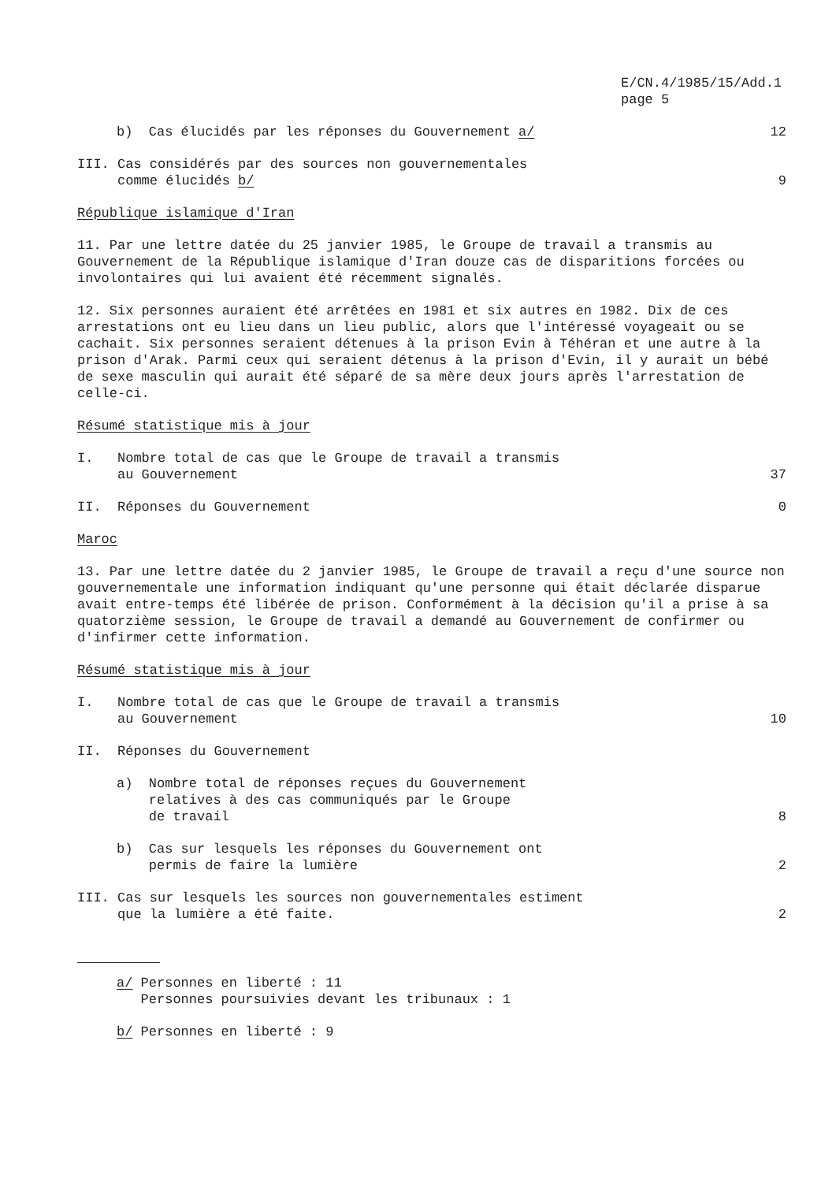E/CN.4/1985/15/Add.1
page 5
b) Cas élucidés par les réponses du Gouvernement a/
12
III. Cas considérés par des sources non gouvernementales
comme élucidés b/
9
République islamique d'Iran
11. Par une lettre datée du 25 janvier 1985, le Groupe de travail a transmis au Gouvernement de la République islamique d'Iran douze cas de disparitions forcées ou involontaires qui lui avaient été récemment signalés.
12. Six personnes auraient été arrêtées en 1981 et six autres en 1982. Dix de ces arrestations ont eu lieu dans un lieu public, alors que l'intéressé voyageait ou se cachait. Six personnes seraient détenues à la prison Evin à Téhéran et une autre à la prison d'Arak. Parmi ceux qui seraient détenus à la prison d'Evin, il y aurait un bébé de sexe masculin qui aurait été séparé de sa mère deux jours après l'arrestation de celle-ci.
Résumé statistique mis à jour
I. Nombre total de cas que le Groupe de travail a transmis
au Gouvernement
37
II. Réponses du Gouvernement 0
Maroc
13. Par une lettre datée du 2 janvier 1985, le Groupe de travail a reçu d'une source non gouvernementale une information indiquant qu'une personne qui était déclarée disparue avait entre-temps été libérée de prison. Conformément à la décision qu'il a prise à sa quatorzième session, le Groupe de travail a demandé au Gouvernement de confirmer ou d'infirmer cette information.
Résumé statistique mis à jour
I. Nombre total de cas que le Groupe de travail a transmis
au Gouvernement
10
II. Réponses du Gouvernement
a) Nombre total de réponses reçues du Gouvernement
relatives à des cas communiqués par le Groupe
de travail
8
b) Cas sur lesquels les réponses du Gouvernement ont
permis de faire la lumière
2
III. Cas sur lesquels les sources non gouvernementales estiment
que la lumière a été faite.
2
a/ Personnes en liberté : 11
Personnes poursuivies devant les tribunaux : 1
b/ Personnes en liberté : 9